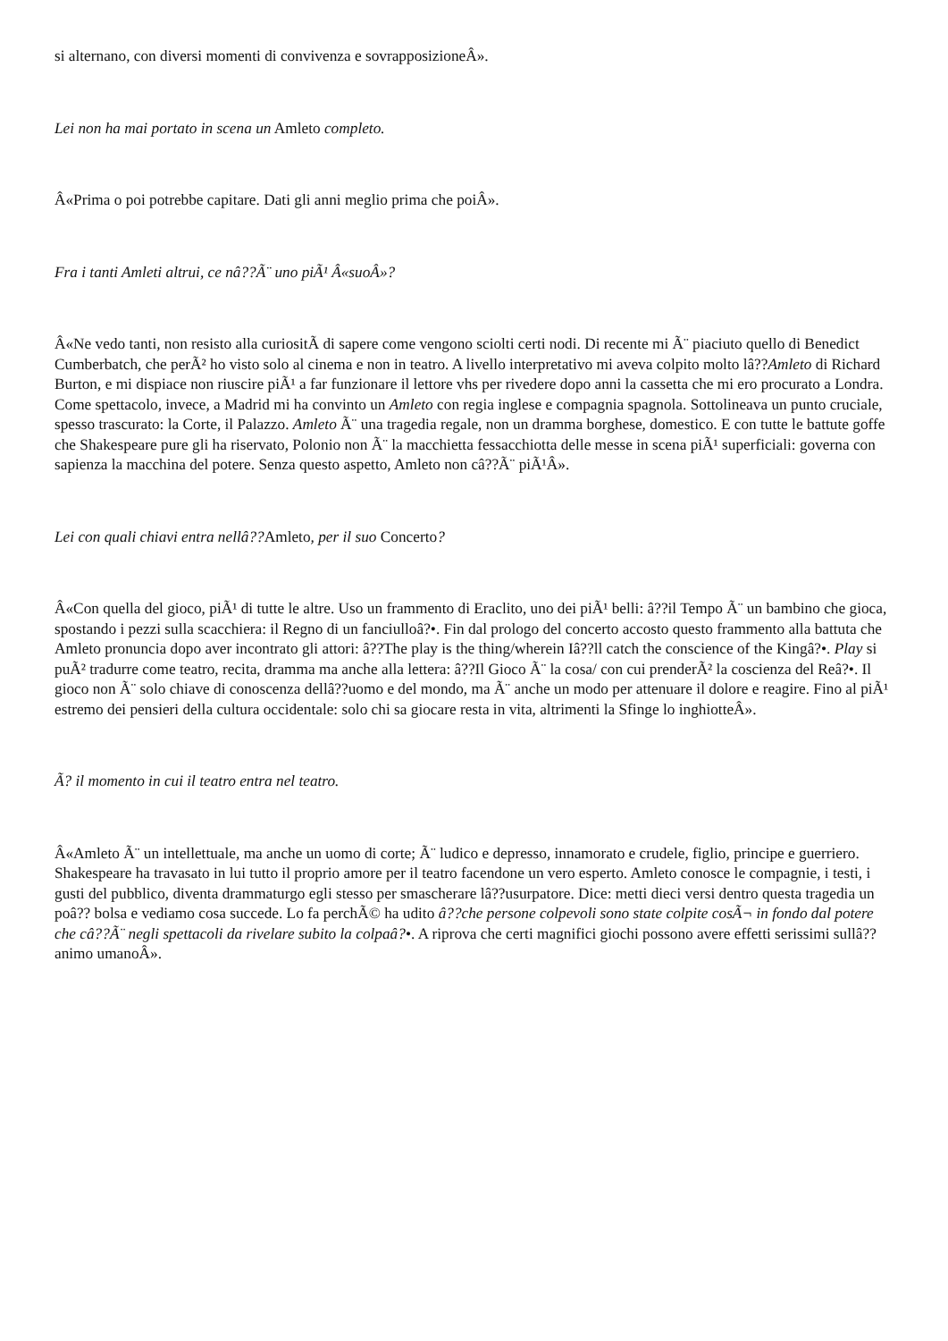si alternano, con diversi momenti di convivenza e sovrapposizioneÂ».
Lei non ha mai portato in scena un Amleto completo.
Â«Prima o poi potrebbe capitare. Dati gli anni meglio prima che poiÂ».
Fra i tanti Amleti altrui, ce nâ??Ã¨ uno piÃ¹ Â«suoÂ»?
Â«Ne vedo tanti, non resisto alla curiositÃ di sapere come vengono sciolti certi nodi. Di recente mi Ã¨ piaciuto quello di Benedict Cumberbatch, che perÃ² ho visto solo al cinema e non in teatro. A livello interpretativo mi aveva colpito molto lâ??Amleto di Richard Burton, e mi dispiace non riuscire piÃ¹ a far funzionare il lettore vhs per rivedere dopo anni la cassetta che mi ero procurato a Londra. Come spettacolo, invece, a Madrid mi ha convinto un Amleto con regia inglese e compagnia spagnola. Sottolineava un punto cruciale, spesso trascurato: la Corte, il Palazzo. Amleto Ã¨ una tragedia regale, non un dramma borghese, domestico. E con tutte le battute goffe che Shakespeare pure gli ha riservato, Polonio non Ã¨ la macchietta fessacchiotta delle messe in scena piÃ¹ superficiali: governa con sapienza la macchina del potere. Senza questo aspetto, Amleto non câ??Ã¨ piÃ¹Â».
Lei con quali chiavi entra nellâ??Amleto, per il suo Concerto?
Â«Con quella del gioco, piÃ¹ di tutte le altre. Uso un frammento di Eraclito, uno dei piÃ¹ belli: â??il Tempo Ã¨ un bambino che gioca, spostando i pezzi sulla scacchiera: il Regno di un fanciulloâ?•. Fin dal prologo del concerto accosto questo frammento alla battuta che Amleto pronuncia dopo aver incontrato gli attori: â??The play is the thing/wherein Iâ??ll catch the conscience of the Kingâ?•. Play si puÃ² tradurre come teatro, recita, dramma ma anche alla lettera: â??Il Gioco Ã¨ la cosa/ con cui prenderÃ² la coscienza del Reâ?•. Il gioco non Ã¨ solo chiave di conoscenza dellâ??uomo e del mondo, ma Ã¨ anche un modo per attenuare il dolore e reagire. Fino al piÃ¹ estremo dei pensieri della cultura occidentale: solo chi sa giocare resta in vita, altrimenti la Sfinge lo inghiotteÂ».
Ã? il momento in cui il teatro entra nel teatro.
Â«Amleto Ã¨ un intellettuale, ma anche un uomo di corte; Ã¨ ludico e depresso, innamorato e crudele, figlio, principe e guerriero. Shakespeare ha travasato in lui tutto il proprio amore per il teatro facendone un vero esperto. Amleto conosce le compagnie, i testi, i gusti del pubblico, diventa drammaturgo egli stesso per smascherare lâ??usurpatore. Dice: metti dieci versi dentro questa tragedia un poâ?? bolsa e vediamo cosa succede. Lo fa perchÃ© ha udito â??che persone colpevoli sono state colpite cosÃ¬ in fondo dal potere che câ??Ã¨ negli spettacoli da rivelare subito la colpaâ?•. A riprova che certi magnifici giochi possono avere effetti serissimi sullâ??animo umanoÂ».